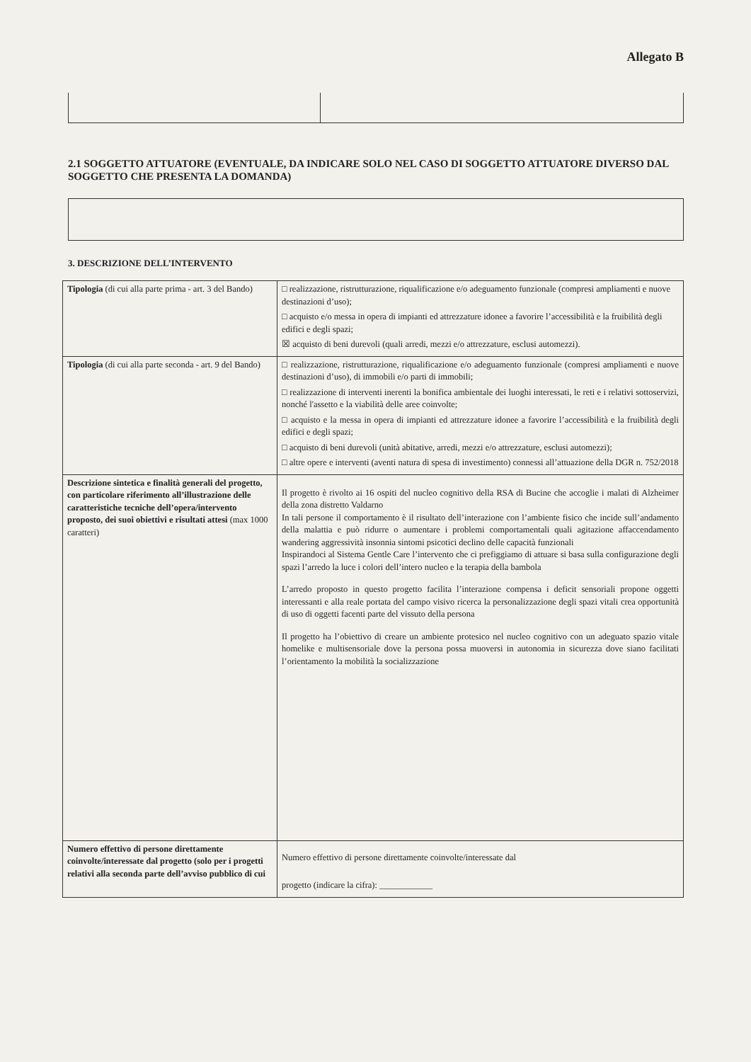Allegato B
2.1 SOGGETTO ATTUATORE (EVENTUALE, DA INDICARE SOLO NEL CASO DI SOGGETTO ATTUATORE DIVERSO DAL SOGGETTO CHE PRESENTA LA DOMANDA)
3. DESCRIZIONE DELL’INTERVENTO
| Tipologia (di cui alla parte prima - art. 3 del Bando) | □ realizzazione, ristrutturazione, riqualificazione e/o adeguamento funzionale (compresi ampliamenti e nuove destinazioni d’uso); □ acquisto e/o messa in opera di impianti ed attrezzature idonee a favorire l’accessibilità e la fruibilità degli edifici e degli spazi; ☒ acquisto di beni durevoli (quali arredi, mezzi e/o attrezzature, esclusi automezzi). |
| Tipologia (di cui alla parte seconda - art. 9 del Bando) | □ realizzazione, ristrutturazione, riqualificazione e/o adeguamento funzionale (compresi ampliamenti e nuove destinazioni d’uso), di immobili e/o parti di immobili; □ realizzazione di interventi inerenti la bonifica ambientale dei luoghi interessati, le reti e i relativi sottoservizi, nonché l'assetto e la viabilità delle aree coinvolte; □ acquisto e la messa in opera di impianti ed attrezzature idonee a favorire l’accessibilità e la fruibilità degli edifici e degli spazi; □ acquisto di beni durevoli (unità abitative, arredi, mezzi e/o attrezzature, esclusi automezzi); □ altre opere e interventi (aventi natura di spesa di investimento) connessi all’attuazione della DGR n. 752/2018 |
| Descrizione sintetica e finalità generali del progetto, con particolare riferimento all’illustrazione delle caratteristiche tecniche dell’opera/intervento proposto, dei suoi obiettivi e risultati attesi (max 1000 caratteri) | Il progetto è rivolto ai 16 ospiti del nucleo cognitivo della RSA di Bucine che accoglie i malati di Alzheimer della zona distretto Valdarno In tali persone il comportamento è il risultato dell’interazione con l’ambiente fisico che incide sull’andamento della malattia e può ridurre o aumentare i problemi comportamentali quali agitazione affaccendamento wandering aggressività insonnia sintomi psicotici declino delle capacità funzionali Inspirandoci al Sistema Gentle Care l’intervento che ci prefiggiamo di attuare si basa sulla configurazione degli spazi l’arredo la luce i colori dell’intero nucleo e la terapia della bambola L’arredo proposto in questo progetto facilita l’interazione compensa i deficit sensoriali propone oggetti interessanti e alla reale portata del campo visivo ricerca la personalizzazione degli spazi vitali crea opportunità di uso di oggetti facenti parte del vissuto della persona Il progetto ha l’obiettivo di creare un ambiente protesico nel nucleo cognitivo con un adeguato spazio vitale homelike e multisensoriale dove la persona possa muoversi in autonomia in sicurezza dove siano facilitati l’orientamento la mobilità la socializzazione |
| Numero effettivo di persone direttamente coinvolte/interessate dal progetto (solo per i progetti relativi alla seconda parte dell’avviso pubblico di cui | Numero effettivo di persone direttamente coinvolte/interessate dal progetto (indicare la cifra): ____________ |